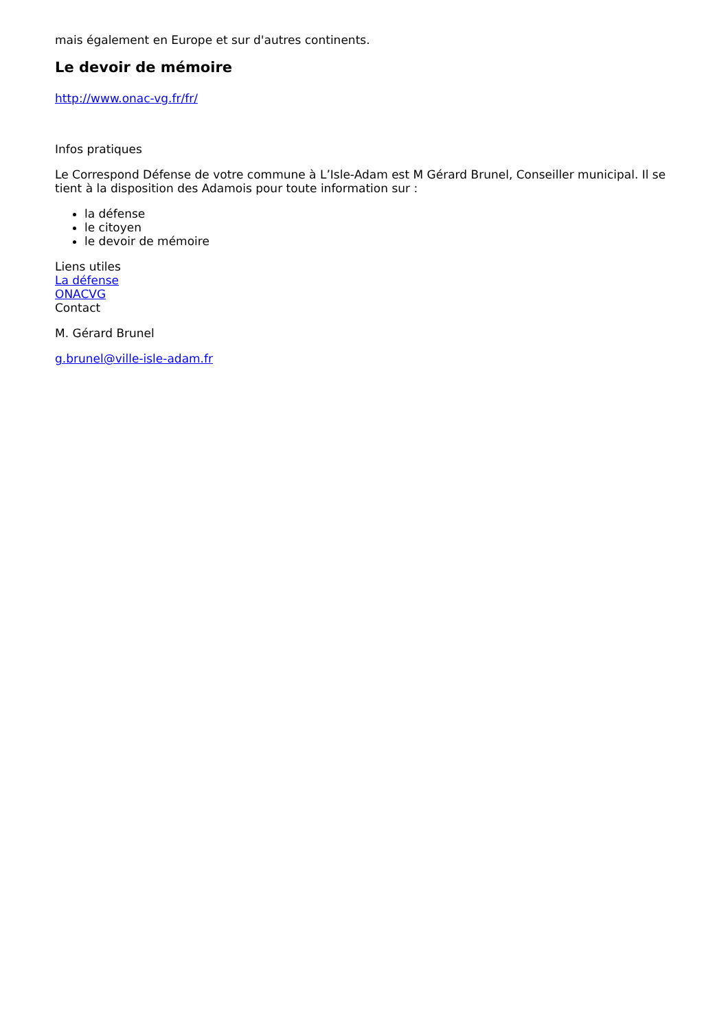mais également en Europe et sur d'autres continents.
Le devoir de mémoire
http://www.onac-vg.fr/fr/
Infos pratiques
Le Correspond Défense de votre commune à L’Isle-Adam est M Gérard Brunel, Conseiller municipal. Il se tient à la disposition des Adamois pour toute information sur :
la défense
le citoyen
le devoir de mémoire
Liens utiles
La défense
ONACVG
Contact
M. Gérard Brunel
g.brunel@ville-isle-adam.fr